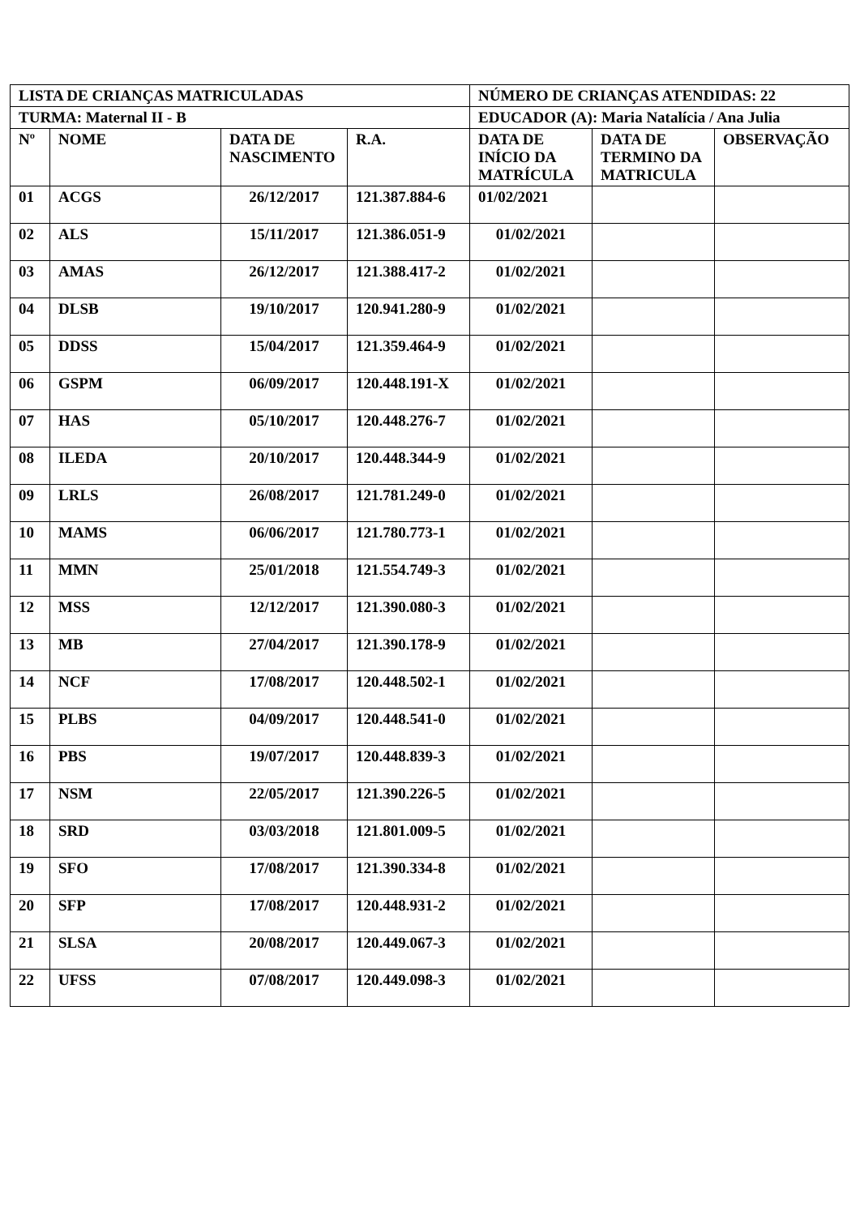| LISTA DE CRIANÇAS MATRICULADAS | | | | NÚMERO DE CRIANÇAS ATENDIDAS: 22 | | |
| --- | --- | --- | --- | --- | --- | --- |
| TURMA: Maternal II - B | | | | EDUCADOR (A): Maria Natalícia / Ana Julia | | |
| Nº | NOME | DATA DE NASCIMENTO | R.A. | DATA DE INÍCIO DA MATRÍCULA | DATA DE TERMINO DA MATRICULA | OBSERVAÇÃO |
| 01 | ACGS | 26/12/2017 | 121.387.884-6 | 01/02/2021 | | |
| 02 | ALS | 15/11/2017 | 121.386.051-9 | 01/02/2021 | | |
| 03 | AMAS | 26/12/2017 | 121.388.417-2 | 01/02/2021 | | |
| 04 | DLSB | 19/10/2017 | 120.941.280-9 | 01/02/2021 | | |
| 05 | DDSS | 15/04/2017 | 121.359.464-9 | 01/02/2021 | | |
| 06 | GSPM | 06/09/2017 | 120.448.191-X | 01/02/2021 | | |
| 07 | HAS | 05/10/2017 | 120.448.276-7 | 01/02/2021 | | |
| 08 | ILEDA | 20/10/2017 | 120.448.344-9 | 01/02/2021 | | |
| 09 | LRLS | 26/08/2017 | 121.781.249-0 | 01/02/2021 | | |
| 10 | MAMS | 06/06/2017 | 121.780.773-1 | 01/02/2021 | | |
| 11 | MMN | 25/01/2018 | 121.554.749-3 | 01/02/2021 | | |
| 12 | MSS | 12/12/2017 | 121.390.080-3 | 01/02/2021 | | |
| 13 | MB | 27/04/2017 | 121.390.178-9 | 01/02/2021 | | |
| 14 | NCF | 17/08/2017 | 120.448.502-1 | 01/02/2021 | | |
| 15 | PLBS | 04/09/2017 | 120.448.541-0 | 01/02/2021 | | |
| 16 | PBS | 19/07/2017 | 120.448.839-3 | 01/02/2021 | | |
| 17 | NSM | 22/05/2017 | 121.390.226-5 | 01/02/2021 | | |
| 18 | SRD | 03/03/2018 | 121.801.009-5 | 01/02/2021 | | |
| 19 | SFO | 17/08/2017 | 121.390.334-8 | 01/02/2021 | | |
| 20 | SFP | 17/08/2017 | 120.448.931-2 | 01/02/2021 | | |
| 21 | SLSA | 20/08/2017 | 120.449.067-3 | 01/02/2021 | | |
| 22 | UFSS | 07/08/2017 | 120.449.098-3 | 01/02/2021 | | |